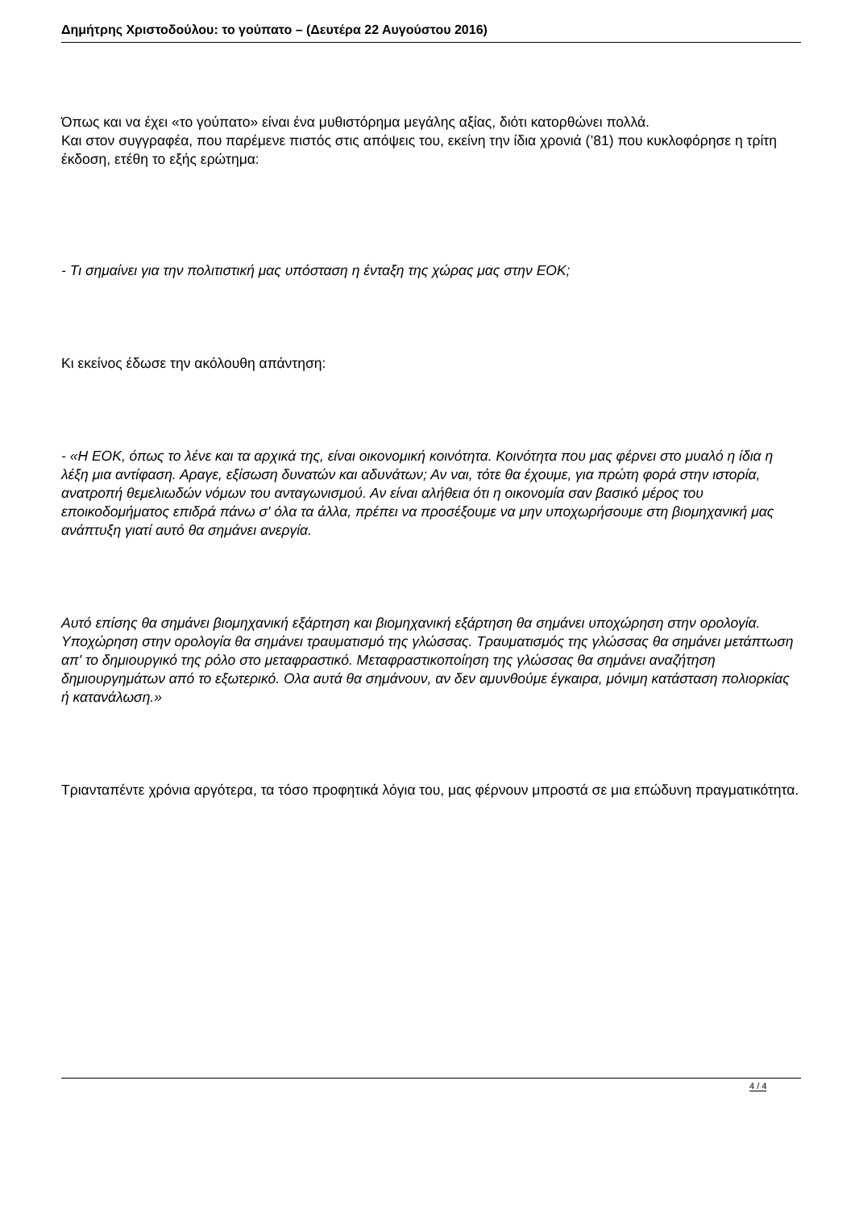Δημήτρης Χριστοδούλου: το γούπατο – (Δευτέρα 22 Αυγούστου 2016)
Όπως και να έχει «το γούπατο» είναι ένα μυθιστόρημα μεγάλης αξίας, διότι κατορθώνει πολλά.
Και στον συγγραφέα, που παρέμενε πιστός στις απόψεις του, εκείνη την ίδια χρονιά (’81) που κυκλοφόρησε η τρίτη έκδοση, ετέθη το εξής ερώτημα:
- Τι σημαίνει για την πολιτιστική μας υπόσταση η ένταξη της χώρας μας στην ΕΟΚ;
Κι εκείνος έδωσε την ακόλουθη απάντηση:
- «Η ΕΟΚ, όπως το λένε και τα αρχικά της, είναι οικονομική κοινότητα. Κοινότητα που μας φέρνει στο μυαλό η ίδια η λέξη μια αντίφαση. Αραγε, εξίσωση δυνατών και αδυνάτων; Αν ναι, τότε θα έχουμε, για πρώτη φορά στην ιστορία, ανατροπή θεμελιωδών νόμων του ανταγωνισμού. Αν είναι αλήθεια ότι η οικονομία σαν βασικό μέρος του εποικοδομήματος επιδρά πάνω σ' όλα τα άλλα, πρέπει να προσέξουμε να μην υποχωρήσουμε στη βιομηχανική μας ανάπτυξη γιατί αυτό θα σημάνει ανεργία.
Αυτό επίσης θα σημάνει βιομηχανική εξάρτηση και βιομηχανική εξάρτηση θα σημάνει υποχώρηση στην ορολογία. Υποχώρηση στην ορολογία θα σημάνει τραυματισμό της γλώσσας. Τραυματισμός της γλώσσας θα σημάνει μετάπτωση απ' το δημιουργικό της ρόλο στο μεταφραστικό. Μεταφραστικοποίηση της γλώσσας θα σημάνει αναζήτηση δημιουργημάτων από το εξωτερικό. Ολα αυτά θα σημάνουν, αν δεν αμυνθούμε έγκαιρα, μόνιμη κατάσταση πολιορκίας ή κατανάλωση.»
Τριανταπέντε χρόνια αργότερα, τα τόσο προφητικά λόγια του, μας φέρνουν μπροστά σε μια επώδυνη πραγματικότητα.
4 / 4